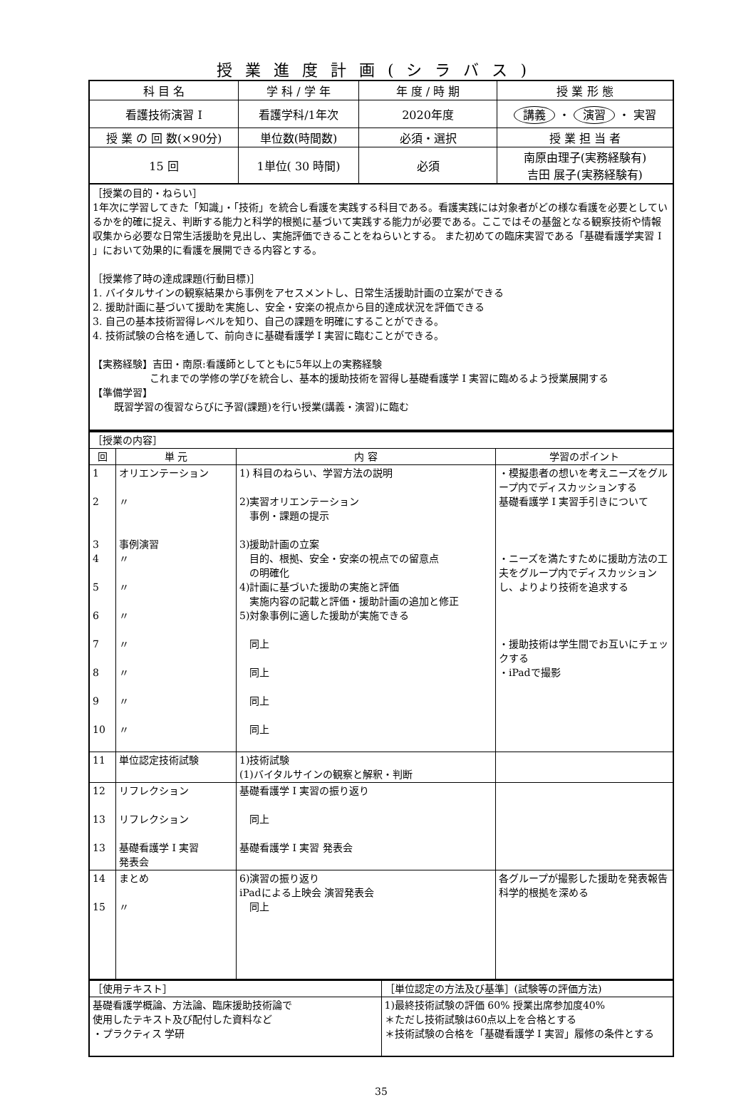授業進度計画(シラバス)
| 科 目 名 | 学 科 / 学 年 | 年 度 / 時 期 | 授 業 形 態 |
| 看護技術演習 I | 看護学科/1年次 | 2020年度 | 講義 ・ 演習 ・ 実習 |
| 授 業 の 回 数(×90分) | 単位数(時間数) | 必須・選択 | 授 業 担 当 者 |
| 15 回 | 1単位( 30 時間) | 必須 | 南原由理子(実務経験有) 吉田 展子(実務経験有) |
［授業の目的・ねらい］
1年次に学習してきた「知識」・「技術」を統合し看護を実践する科目である。看護実践には対象者がどの様な看護を必要としているかを的確に捉え、判断する能力と科学的根拠に基づいて実践する能力が必要である。ここではその基盤となる観察技術や情報収集から必要な日常生活援助を見出し、実施評価できることをねらいとする。 また初めての臨床実習である「基礎看護学実習 I 」において効果的に看護を展開できる内容とする。
［授業修了時の達成課題(行動目標)］
1. バイタルサインの観察結果から事例をアセスメントし、日常生活援助計画の立案ができる
2. 援助計画に基づいて援助を実施し、安全・安楽の視点から目的達成状況を評価できる
3. 自己の基本技術習得レベルを知り、自己の課題を明確にすることができる。
4. 技術試験の合格を通して、前向きに基礎看護学 I 実習に臨むことができる。
【実務経験】吉田・南原:看護師としてともに5年以上の実務経験
これまでの学修の学びを統合し、基本的援助技術を習得し基礎看護学 I 実習に臨めるよう授業展開する
【準備学習】
既習学習の復習ならびに予習(課題)を行い授業(講義・演習)に臨む
| ［授業の内容］ | | | |
| 回 | 単 元 | 内 容 | 学習のポイント |
| 1 2 3 4 5 6 7 8 9 10 | オリエンテーション 〃 事例演習 〃 〃 〃 〃 〃 〃 〃 | 1) 科目のねらい、学習方法の説明 2)実習オリエンテーション 事例・課題の提示 3)援助計画の立案 目的、根拠、安全・安楽の視点での留意点 の明確化 4)計画に基づいた援助の実施と評価 実施内容の記載と評価・援助計画の追加と修正 5)対象事例に適した援助が実施できる 同上 同上 同上 同上 | ・模擬患者の想いを考えニーズをグループ内でディスカッションする 基礎看護学 I 実習手引きについて ・ニーズを満たすために援助方法の工夫をグループ内でディスカッションし、よりより技術を追求する ・援助技術は学生間でお互いにチェックする ・iPadで撮影 |
| 11 | 単位認定技術試験 | 1)技術試験 (1)バイタルサインの観察と解釈・判断 | |
| 12 13 13 | リフレクション リフレクション 基礎看護学 I 実習 発表会 | 基礎看護学 I 実習の振り返り 同上 基礎看護学 I 実習 発表会 | |
| 14 15 | まとめ 〃 | 6)演習の振り返り iPadによる上映会 演習発表会 同上 | 各グループが撮影した援助を発表報告科学的根拠を深める |
| ［使用テキスト］ | ［単位認定の方法及び基準］(試験等の評価方法) |
| 基礎看護学概論、方法論、臨床援助技術論で 使用したテキスト及び配付した資料など ・プラクティス 学研 | 1)最終技術試験の評価 60% 授業出席参加度40% ＊ただし技術試験は60点以上を合格とする ＊技術試験の合格を「基礎看護学 I 実習」履修の条件とする |
35